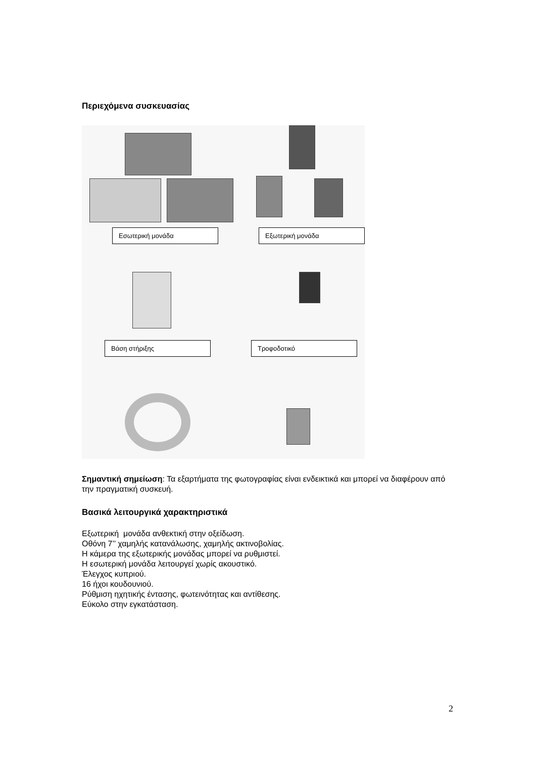Περιεχόμενα συσκευασίας
Εσωτερική μονάδα Εξωτερική μονάδα
Βάση στήριξης Τροφοδοτικό
Σημαντική σημείωση: Τα εξαρτήματα της φωτογραφίας είναι ενδεικτικά και μπορεί να διαφέρουν από την πραγματική συσκευή.
Βασικά λειτουργικά χαρακτηριστικά
Εξωτερική μονάδα ανθεκτική στην οξείδωση.
Οθόνη 7’’ χαμηλής κατανάλωσης, χαμηλής ακτινοβολίας.
Η κάμερα της εξωτερικής μονάδας μπορεί να ρυθμιστεί.
Η εσωτερική μονάδα λειτουργεί χωρίς ακουστικό.
Έλεγχος κυπριού.
16 ήχοι κουδουνιού.
Ρύθμιση ηχητικής έντασης, φωτεινότητας και αντίθεσης.
Εύκολο στην εγκατάσταση.
2